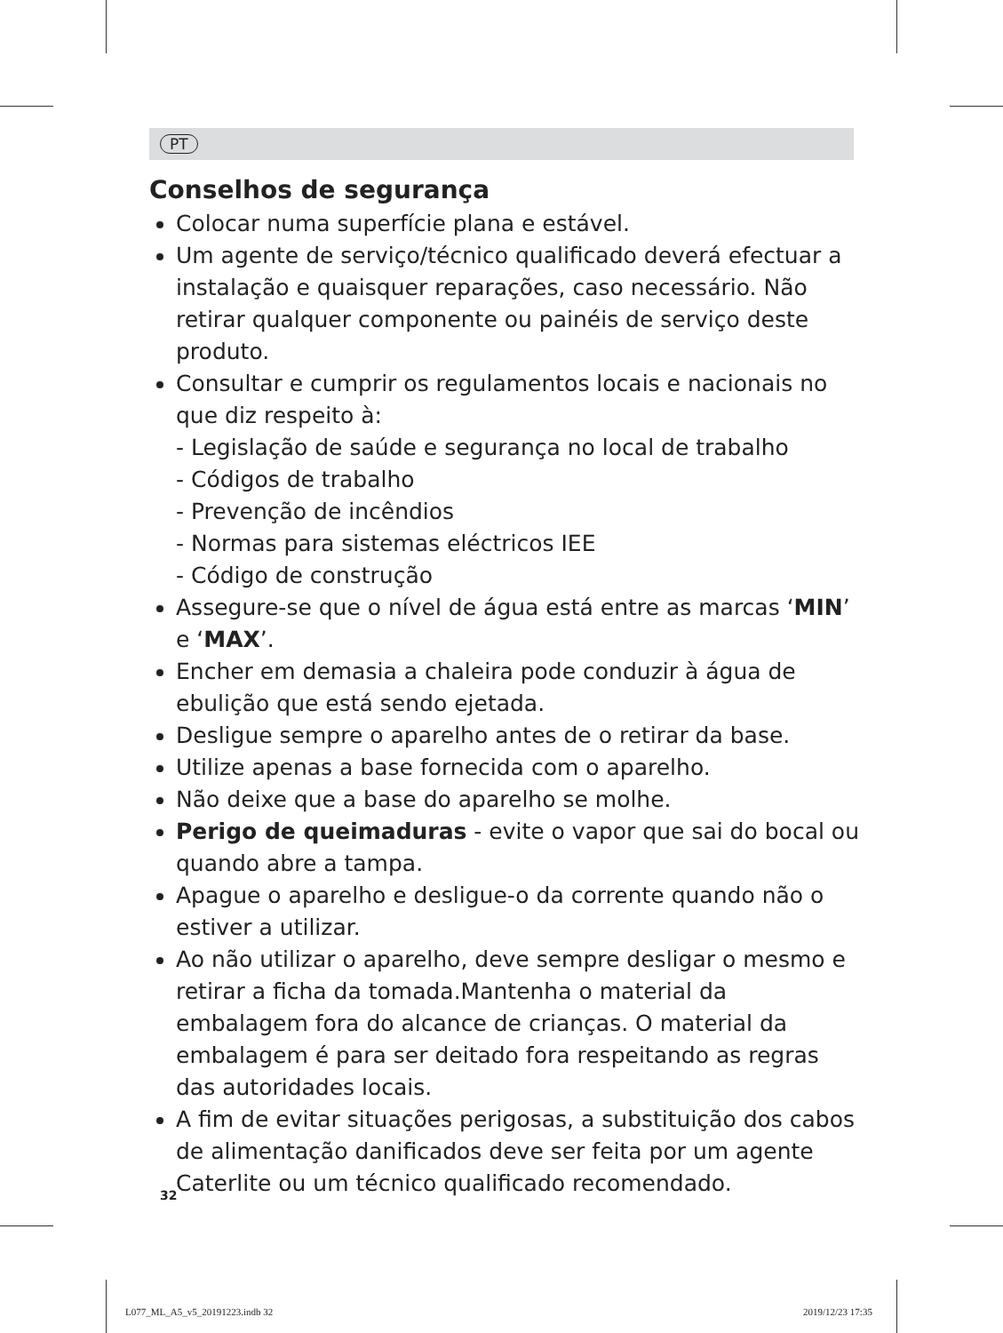PT
Conselhos de segurança
Colocar numa superfície plana e estável.
Um agente de serviço/técnico qualificado deverá efectuar a instalação e quaisquer reparações, caso necessário. Não retirar qualquer componente ou painéis de serviço deste produto.
Consultar e cumprir os regulamentos locais e nacionais no que diz respeito à:
- Legislação de saúde e segurança no local de trabalho
- Códigos de trabalho
- Prevenção de incêndios
- Normas para sistemas eléctricos IEE
- Código de construção
Assegure-se que o nível de água está entre as marcas ‘MIN’ e ‘MAX’.
Encher em demasia a chaleira pode conduzir à água de ebulição que está sendo ejetada.
Desligue sempre o aparelho antes de o retirar da base.
Utilize apenas a base fornecida com o aparelho.
Não deixe que a base do aparelho se molhe.
Perigo de queimaduras - evite o vapor que sai do bocal ou quando abre a tampa.
Apague o aparelho e desligue-o da corrente quando não o estiver a utilizar.
Ao não utilizar o aparelho, deve sempre desligar o mesmo e retirar a ficha da tomada.Mantenha o material da embalagem fora do alcance de crianças. O material da embalagem é para ser deitado fora respeitando as regras das autoridades locais.
A fim de evitar situações perigosas, a substituição dos cabos de alimentação danificados deve ser feita por um agente Caterlite ou um técnico qualificado recomendado.
32
L077_ML_A5_v5_20191223.indb 32 2019/12/23 17:35